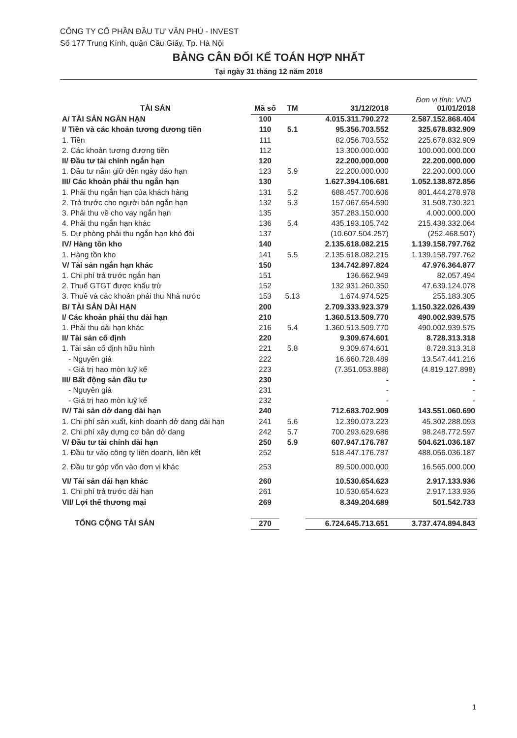CÔNG TY CỔ PHẦN ĐẦU TƯ VĂN PHÚ - INVEST
Số 177 Trung Kính, quận Cầu Giấy, Tp. Hà Nội
BẢNG CÂN ĐỐI KẾ TOÁN HỢP NHẤT
Tại ngày 31 tháng 12 năm 2018
Đơn vị tính: VND
| TÀI SẢN | Mã số | TM | 31/12/2018 | 01/01/2018 |
| --- | --- | --- | --- | --- |
| A/ TÀI SẢN NGẮN HẠN | 100 | | 4.015.311.790.272 | 2.587.152.868.404 |
| I/ Tiền và các khoản tương đương tiền | 110 | 5.1 | 95.356.703.552 | 325.678.832.909 |
| 1. Tiền | 111 | | 82.056.703.552 | 225.678.832.909 |
| 2. Các khoản tương đương tiền | 112 | | 13.300.000.000 | 100.000.000.000 |
| II/ Đầu tư tài chính ngắn hạn | 120 | | 22.200.000.000 | 22.200.000.000 |
| 1. Đầu tư nắm giữ đến ngày đáo hạn | 123 | 5.9 | 22.200.000.000 | 22.200.000.000 |
| III/ Các khoản phải thu ngắn hạn | 130 | | 1.627.394.106.681 | 1.052.138.872.856 |
| 1. Phải thu ngắn hạn của khách hàng | 131 | 5.2 | 688.457.700.606 | 801.444.278.978 |
| 2. Trả trước cho người bán ngắn hạn | 132 | 5.3 | 157.067.654.590 | 31.508.730.321 |
| 3. Phải thu về cho vay ngắn hạn | 135 | | 357.283.150.000 | 4.000.000.000 |
| 4. Phải thu ngắn hạn khác | 136 | 5.4 | 435.193.105.742 | 215.438.332.064 |
| 5. Dự phòng phải thu ngắn hạn khó đòi | 137 | | (10.607.504.257) | (252.468.507) |
| IV/ Hàng tồn kho | 140 | | 2.135.618.082.215 | 1.139.158.797.762 |
| 1. Hàng tồn kho | 141 | 5.5 | 2.135.618.082.215 | 1.139.158.797.762 |
| V/ Tài sản ngắn hạn khác | 150 | | 134.742.897.824 | 47.976.364.877 |
| 1. Chi phí trả trước ngắn hạn | 151 | | 136.662.949 | 82.057.494 |
| 2. Thuế GTGT được khấu trừ | 152 | | 132.931.260.350 | 47.639.124.078 |
| 3. Thuế và các khoản phải thu Nhà nước | 153 | 5.13 | 1.674.974.525 | 255.183.305 |
| B/ TÀI SẢN DÀI HẠN | 200 | | 2.709.333.923.379 | 1.150.322.026.439 |
| I/ Các khoản phải thu dài hạn | 210 | | 1.360.513.509.770 | 490.002.939.575 |
| 1. Phải thu dài hạn khác | 216 | 5.4 | 1.360.513.509.770 | 490.002.939.575 |
| II/ Tài sản cố định | 220 | | 9.309.674.601 | 8.728.313.318 |
| 1. Tài sản cố định hữu hình | 221 | 5.8 | 9.309.674.601 | 8.728.313.318 |
| - Nguyên giá | 222 | | 16.660.728.489 | 13.547.441.216 |
| - Giá trị hao mòn luỹ kế | 223 | | (7.351.053.888) | (4.819.127.898) |
| III/ Bất động sản đầu tư | 230 | | - | - |
| - Nguyên giá | 231 | | - | - |
| - Giá trị hao mòn luỹ kế | 232 | | - | - |
| IV/ Tài sản dở dang dài hạn | 240 | | 712.683.702.909 | 143.551.060.690 |
| 1. Chi phí sản xuất, kinh doanh dở dang dài hạn | 241 | 5.6 | 12.390.073.223 | 45.302.288.093 |
| 2. Chi phí xây dựng cơ bản dở dang | 242 | 5.7 | 700.293.629.686 | 98.248.772.597 |
| V/ Đầu tư tài chính dài hạn | 250 | 5.9 | 607.947.176.787 | 504.621.036.187 |
| 1. Đầu tư vào công ty liên doanh, liên kết | 252 | | 518.447.176.787 | 488.056.036.187 |
| 2. Đầu tư góp vốn vào đơn vị khác | 253 | | 89.500.000.000 | 16.565.000.000 |
| VI/ Tài sản dài hạn khác | 260 | | 10.530.654.623 | 2.917.133.936 |
| 1. Chi phí trả trước dài hạn | 261 | | 10.530.654.623 | 2.917.133.936 |
| VII/ Lợi thế thương mại | 269 | | 8.349.204.689 | 501.542.733 |
| TỔNG CỘNG TÀI SẢN | 270 | | 6.724.645.713.651 | 3.737.474.894.843 |
1